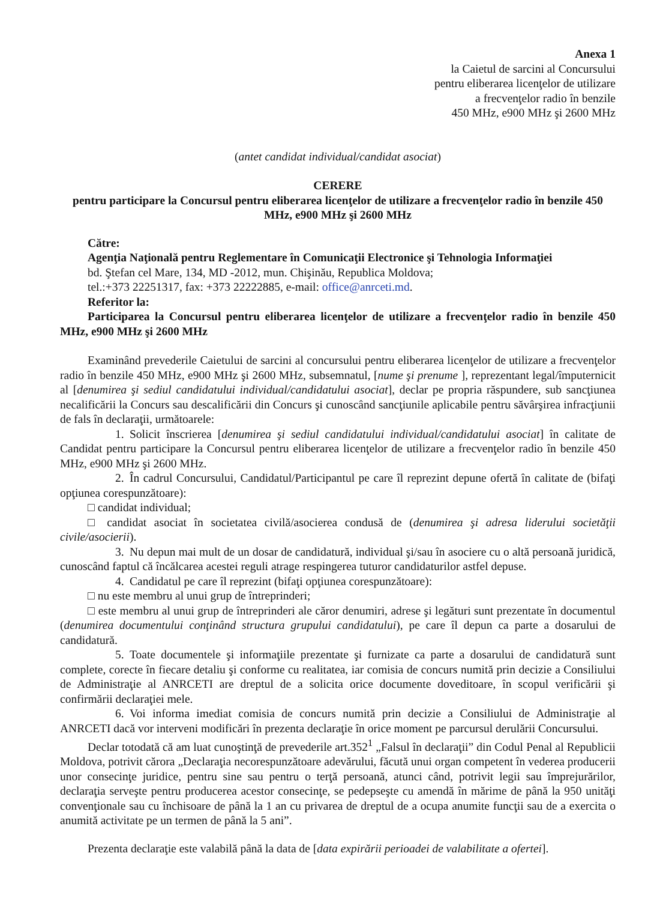Anexa 1
la Caietul de sarcini al Concursului
pentru eliberarea licenţelor de utilizare
a frecvenţelor radio în benzile
450 MHz, e900 MHz şi 2600 MHz
(antet candidat individual/candidat asociat)
CERERE
pentru participare la Concursul pentru eliberarea licenţelor de utilizare a frecvenţelor radio în benzile 450 MHz, e900 MHz şi 2600 MHz
Către:
Agenţia Naţională pentru Reglementare în Comunicaţii Electronice şi Tehnologia Informaţiei
bd. Ştefan cel Mare, 134, MD -2012, mun. Chişinău, Republica Moldova;
tel.:+373 22251317, fax: +373 22222885, e-mail: office@anrceti.md.
Referitor la:
Participarea la Concursul pentru eliberarea licenţelor de utilizare a frecvenţelor radio în benzile 450 MHz, e900 MHz şi 2600 MHz
Examinând prevederile Caietului de sarcini al concursului pentru eliberarea licenţelor de utilizare a frecvenţelor radio în benzile 450 MHz, e900 MHz şi 2600 MHz, subsemnatul, [nume şi prenume ], reprezentant legal/împuternicit al [denumirea şi sediul candidatului individual/candidatului asociat], declar pe propria răspundere, sub sancţiunea necalificării la Concurs sau descalificării din Concurs şi cunoscând sancţiunile aplicabile pentru săvârşirea infracţiunii de fals în declaraţii, următoarele:
1. Solicit înscrierea [denumirea şi sediul candidatului individual/candidatului asociat] în calitate de Candidat pentru participare la Concursul pentru eliberarea licenţelor de utilizare a frecvenţelor radio în benzile 450 MHz, e900 MHz şi 2600 MHz.
2. În cadrul Concursului, Candidatul/Participantul pe care îl reprezint depune ofertă în calitate de (bifaţi opţiunea corespunzătoare):
□ candidat individual;
□ candidat asociat în societatea civilă/asocierea condusă de (denumirea şi adresa liderului societăţii civile/asocierii).
3. Nu depun mai mult de un dosar de candidatură, individual şi/sau în asociere cu o altă persoană juridică, cunoscând faptul că încălcarea acestei reguli atrage respingerea tuturor candidaturilor astfel depuse.
4. Candidatul pe care îl reprezint (bifaţi opţiunea corespunzătoare):
□ nu este membru al unui grup de întreprinderi;
□ este membru al unui grup de întreprinderi ale căror denumiri, adrese şi legături sunt prezentate în documentul (denumirea documentului conţinând structura grupului candidatului), pe care îl depun ca parte a dosarului de candidatură.
5. Toate documentele şi informaţiile prezentate şi furnizate ca parte a dosarului de candidatură sunt complete, corecte în fiecare detaliu şi conforme cu realitatea, iar comisia de concurs numită prin decizie a Consiliului de Administraţie al ANRCETI are dreptul de a solicita orice documente doveditoare, în scopul verificării şi confirmării declaraţiei mele.
6. Voi informa imediat comisia de concurs numită prin decizie a Consiliului de Administraţie al ANRCETI dacă vor interveni modificări în prezenta declaraţie în orice moment pe parcursul derulării Concursului.
Declar totodată că am luat cunoştinţă de prevederile art.352<sup>1</sup> „Falsul în declaraţii” din Codul Penal al Republicii Moldova, potrivit cărora „Declaraţia necorespunzătoare adevărului, făcută unui organ competent în vederea producerii unor consecinţe juridice, pentru sine sau pentru o terţă persoană, atunci când, potrivit legii sau împrejurărilor, declaraţia serveşte pentru producerea acestor consecinţe, se pedepseşte cu amendă în mărime de până la 950 unităţi convenţionale sau cu închisoare de până la 1 an cu privarea de dreptul de a ocupa anumite funcţii sau de a exercita o anumită activitate pe un termen de până la 5 ani”.
Prezenta declaraţie este valabilă până la data de [data expirării perioadei de valabilitate a ofertei].